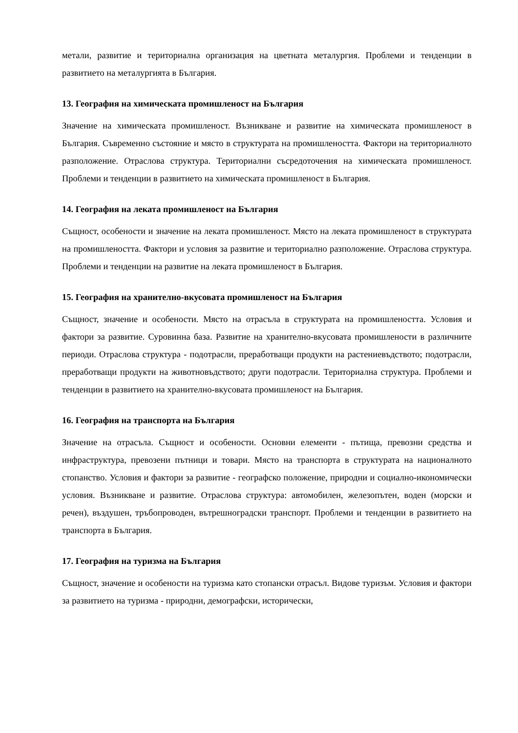метали, развитие и териториална организация на цветната металургия. Проблеми и тенденции в развитието на металургията в България.
13. География на химическата промишленост на България
Значение на химическата промишленост. Възникване и развитие на химическата промишленост в България. Съвременно състояние и място в структурата на промишлеността. Фактори на териториалното разположение. Отраслова структура. Териториални съсредоточения на химическата промишленост. Проблеми и тенденции в развитието на химическата промишленост в България.
14. География на леката промишленост на България
Същност, особености и значение на леката промишленост. Място на леката промишленост в структурата на промишлеността. Фактори и условия за развитие и териториално разположение. Отраслова структура. Проблеми и тенденции на развитие на леката промишленост в България.
15. География на хранително-вкусовата промишленост на България
Същност, значение и особености. Място на отрасъла в структурата на промишлеността. Условия и фактори за развитие. Суровинна база. Развитие на хранително-вкусовата промишлености в различните периоди. Отраслова структура - подотрасли, преработващи продукти на растениевъдството; подотрасли, преработващи продукти на животновъдството; други подотрасли. Териториална структура. Проблеми и тенденции в развитието на хранително-вкусовата промишленост на България.
16. География на транспорта на България
Значение на отрасъла. Същност и особености. Основни елементи - пътища, превозни средства и инфраструктура, превозени пътници и товари. Място на транспорта в структурата на националното стопанство. Условия и фактори за развитие - географско положение, природни и социално-икономически условия. Възникване и развитие. Отраслова структура: автомобилен, железопътен, воден (морски и речен), въздушен, тръбопроводен, вътрешноградски транспорт. Проблеми и тенденции в развитието на транспорта в България.
17. География на туризма на България
Същност, значение и особености на туризма като стопански отрасъл. Видове туризъм. Условия и фактори за развитието на туризма - природни, демографски, исторически,